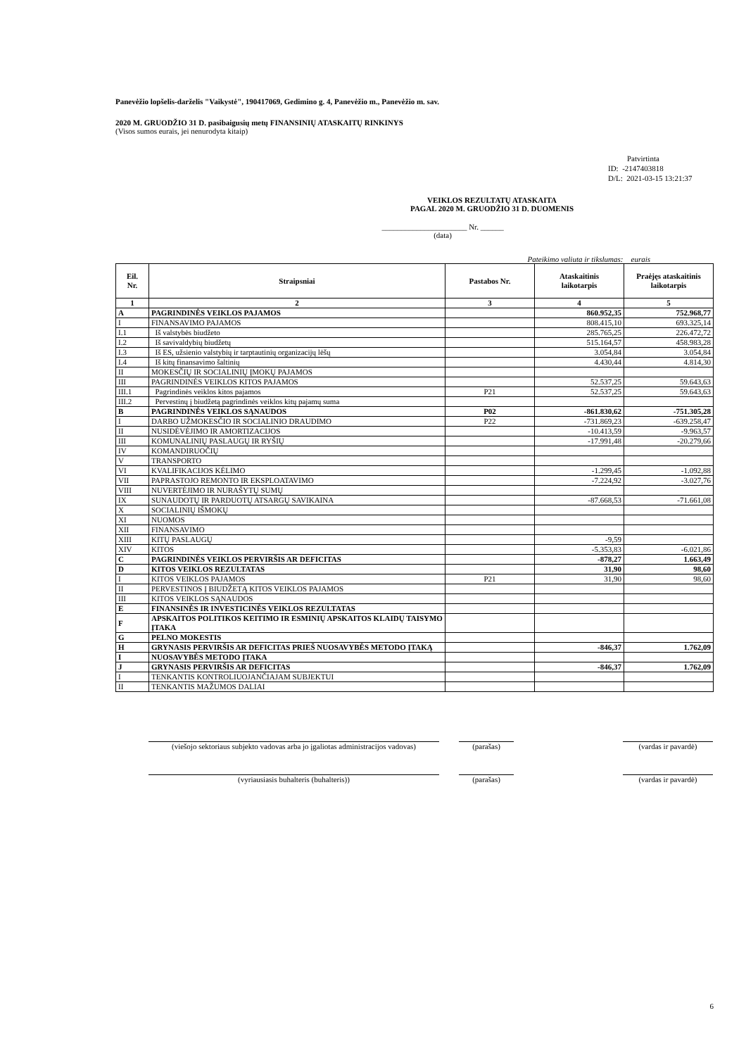Panevėžio lopšelis-darželis "Vaikystė", 190417069, Gedimino g. 4, Panevėžio m., Panevėžio m. sav.
2020 M. GRUODŽIO 31 D. pasibaigusių metų FINANSINIŲ ATASKAITŲ RINKINYS
(Visos sumos eurais, jei nenurodyta kitaip)
Patvirtinta
ID: -2147403818
D/L: 2021-03-15 13:21:37
VEIKLOS REZULTATŲ ATASKAITA
PAGAL 2020 M. GRUODŽIO 31 D. DUOMENIS
______________________ Nr. ______
(data)
Pateikimo valiuta ir tikslumas: eurais
| Eil. Nr. | Straipsniai | Pastabos Nr. | Ataskaitinis laikotarpis | Praėjęs ataskaitinis laikotarpis |
| --- | --- | --- | --- | --- |
| 1 | 2 | 3 | 4 | 5 |
| A | PAGRINDINĖS VEIKLOS PAJAMOS | | 860.952,35 | 752.968,77 |
| I | FINANSAVIMO PAJAMOS | | 808.415,10 | 693.325,14 |
| I.1 | Iš valstybės biudžeto | | 285.765,25 | 226.472,72 |
| I.2 | Iš savivaldybių biudžetų | | 515.164,57 | 458.983,28 |
| I.3 | Iš ES, užsienio valstybių ir tarptautinių organizacijų lėšų | | 3.054,84 | 3.054,84 |
| I.4 | Iš kitų finansavimo šaltinių | | 4.430,44 | 4.814,30 |
| II | MOKESČIŲ IR SOCIALINIŲ ĮMOKŲ PAJAMOS | | | |
| III | PAGRINDINĖS VEIKLOS KITOS PAJAMOS | | 52.537,25 | 59.643,63 |
| III.1 | Pagrindinės veiklos kitos pajamos | P21 | 52.537,25 | 59.643,63 |
| III.2 | Pervestinų į biudžetą pagrindinės veiklos kitų pajamų suma | | | |
| B | PAGRINDINĖS VEIKLOS SĄNAUDOS | P02 | -861.830,62 | -751.305,28 |
| I | DARBO UŽMOKESČIO IR SOCIALINIO DRAUDIMO | P22 | -731.869,23 | -639.258,47 |
| II | NUSIDĖVĖJIMO IR AMORTIZACIJOS | | -10.413,59 | -9.963,57 |
| III | KOMUNALINIŲ PASLAUGŲ IR RYŠIŲ | | -17.991,48 | -20.279,66 |
| IV | KOMANDIRUOČIŲ | | | |
| V | TRANSPORTO | | | |
| VI | KVALIFIKACIJOS KĖLIMO | | -1.299,45 | -1.092,88 |
| VII | PAPRASTOJO REMONTO IR EKSPLOATAVIMO | | -7.224,92 | -3.027,76 |
| VIII | NUVERTĖJIMO IR NURAŠYTŲ SUMŲ | | | |
| IX | SUNAUDOTŲ IR PARDUOTŲ ATSARGŲ SAVIKAINA | | -87.668,53 | -71.661,08 |
| X | SOCIALINIŲ IŠMOKŲ | | | |
| XI | NUOMOS | | | |
| XII | FINANSAVIMO | | | |
| XIII | KITŲ PASLAUGŲ | | -9,59 | |
| XIV | KITOS | | -5.353,83 | -6.021,86 |
| C | PAGRINDINĖS VEIKLOS PERVIRŠIS AR DEFICITAS | | -878,27 | 1.663,49 |
| D | KITOS VEIKLOS REZULTATAS | | 31,90 | 98,60 |
| I | KITOS VEIKLOS PAJAMOS | P21 | 31,90 | 98,60 |
| II | PERVESTINOS Į BIUDŽETĄ KITOS VEIKLOS PAJAMOS | | | |
| III | KITOS VEIKLOS SĄNAUDOS | | | |
| E | FINANSINĖS IR INVESTICINĖS VEIKLOS REZULTATAS | | | |
| F | APSKAITOS POLITIKOS KEITIMO IR ESMINIŲ APSKAITOS KLAIDŲ TAISYMO ĮTAKA | | | |
| G | PELNO MOKESTIS | | | |
| H | GRYNASIS PERVIRŠIS AR DEFICITAS PRIEŠ NUOSAVYBĖS METODO ĮTAKĄ | | -846,37 | 1.762,09 |
| I | NUOSAVYBĖS METODO ĮTAKA | | | |
| J | GRYNASIS PERVIRŠIS AR DEFICITAS | | -846,37 | 1.762,09 |
| I | TENKANTIS KONTROLIUOJANČIAJAM SUBJEKTUI | | | |
| II | TENKANTIS MAŽUMOS DALIAI | | | |
(viešojo sektoriaus subjekto vadovas arba jo įgaliotas administracijos vadovas)
(parašas) (vardas ir pavardė)
(vyriausiasis buhalteris (buhalteris)) (parašas) (vardas ir pavardė)
6